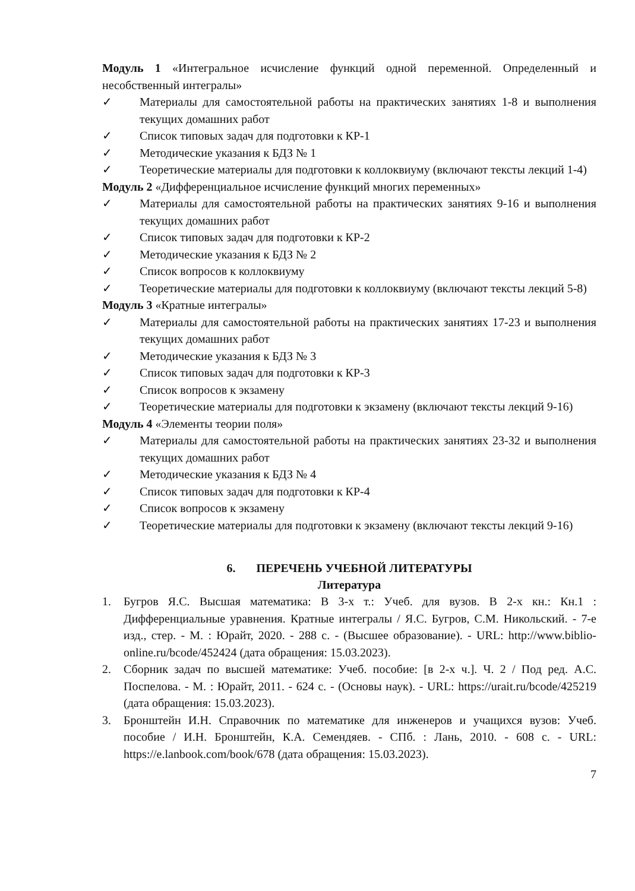Модуль 1 «Интегральное исчисление функций одной переменной. Определенный и несобственный интегралы»
✓ Материалы для самостоятельной работы на практических занятиях 1-8 и выполнения текущих домашних работ
✓ Список типовых задач для подготовки к КР-1
✓ Методические указания к БДЗ № 1
✓ Теоретические материалы для подготовки к коллоквиуму (включают тексты лекций 1-4)
Модуль 2 «Дифференциальное исчисление функций многих переменных»
✓ Материалы для самостоятельной работы на практических занятиях 9-16 и выполнения текущих домашних работ
✓ Список типовых задач для подготовки к КР-2
✓ Методические указания к БДЗ № 2
✓ Список вопросов к коллоквиуму
✓ Теоретические материалы для подготовки к коллоквиуму (включают тексты лекций 5-8)
Модуль 3 «Кратные интегралы»
✓ Материалы для самостоятельной работы на практических занятиях 17-23 и выполнения текущих домашних работ
✓ Методические указания к БДЗ № 3
✓ Список типовых задач для подготовки к КР-3
✓ Список вопросов к экзамену
✓ Теоретические материалы для подготовки к экзамену (включают тексты лекций 9-16)
Модуль 4 «Элементы теории поля»
✓ Материалы для самостоятельной работы на практических занятиях 23-32 и выполнения текущих домашних работ
✓ Методические указания к БДЗ № 4
✓ Список типовых задач для подготовки к КР-4
✓ Список вопросов к экзамену
✓ Теоретические материалы для подготовки к экзамену (включают тексты лекций 9-16)
6. ПЕРЕЧЕНЬ УЧЕБНОЙ ЛИТЕРАТУРЫ
Литература
1. Бугров Я.С. Высшая математика: В 3-х т.: Учеб. для вузов. В 2-х кн.: Кн.1 : Дифференциальные уравнения. Кратные интегралы / Я.С. Бугров, С.М. Никольский. - 7-е изд., стер. - М. : Юрайт, 2020. - 288 с. - (Высшее образование). - URL: http://www.biblio-online.ru/bcode/452424 (дата обращения: 15.03.2023).
2. Сборник задач по высшей математике: Учеб. пособие: [в 2-х ч.]. Ч. 2 / Под ред. А.С. Поспелова. - М. : Юрайт, 2011. - 624 с. - (Основы наук). - URL: https://urait.ru/bcode/425219 (дата обращения: 15.03.2023).
3. Бронштейн И.Н. Справочник по математике для инженеров и учащихся вузов: Учеб. пособие / И.Н. Бронштейн, К.А. Семендяев. - СПб. : Лань, 2010. - 608 с. - URL: https://e.lanbook.com/book/678 (дата обращения: 15.03.2023).
7